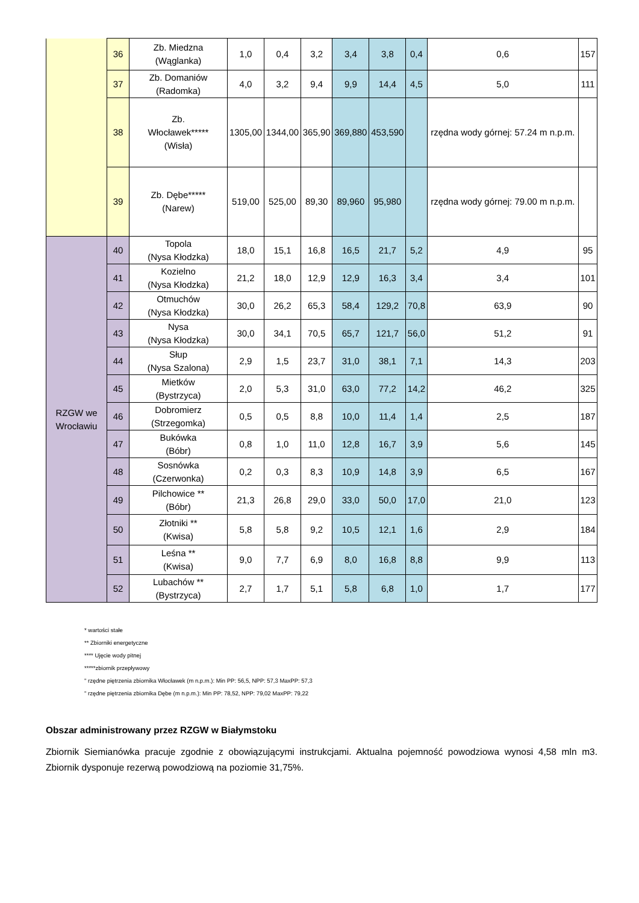| | 36 | Zb. Miedzna (Wąglanka) | 1,0 | 0,4 | 3,2 | 3,4 | 3,8 | 0,4 | 0,6 | 157 |
| | 37 | Zb. Domaniów (Radomka) | 4,0 | 3,2 | 9,4 | 9,9 | 14,4 | 4,5 | 5,0 | 111 |
| | 38 | Zb. Włocławek***** (Wisła) | 1305,00 | 1344,00 | 365,90 | 369,880 | 453,590 | | rzędna wody górnej: 57.24 m n.p.m. | |
| | 39 | Zb. Dębe***** (Narew) | 519,00 | 525,00 | 89,30 | 89,960 | 95,980 | | rzędna wody górnej: 79.00 m n.p.m. | |
| RZGW we Wrocławiu | 40 | Topola (Nysa Kłodzka) | 18,0 | 15,1 | 16,8 | 16,5 | 21,7 | 5,2 | 4,9 | 95 |
| | 41 | Kozielno (Nysa Kłodzka) | 21,2 | 18,0 | 12,9 | 12,9 | 16,3 | 3,4 | 3,4 | 101 |
| | 42 | Otmuchów (Nysa Kłodzka) | 30,0 | 26,2 | 65,3 | 58,4 | 129,2 | 70,8 | 63,9 | 90 |
| | 43 | Nysa (Nysa Kłodzka) | 30,0 | 34,1 | 70,5 | 65,7 | 121,7 | 56,0 | 51,2 | 91 |
| | 44 | Słup (Nysa Szalona) | 2,9 | 1,5 | 23,7 | 31,0 | 38,1 | 7,1 | 14,3 | 203 |
| | 45 | Mietków (Bystrzyca) | 2,0 | 5,3 | 31,0 | 63,0 | 77,2 | 14,2 | 46,2 | 325 |
| | 46 | Dobromierz (Strzegomka) | 0,5 | 0,5 | 8,8 | 10,0 | 11,4 | 1,4 | 2,5 | 187 |
| | 47 | Bukówka (Bóbr) | 0,8 | 1,0 | 11,0 | 12,8 | 16,7 | 3,9 | 5,6 | 145 |
| | 48 | Sosnówka (Czerwonka) | 0,2 | 0,3 | 8,3 | 10,9 | 14,8 | 3,9 | 6,5 | 167 |
| | 49 | Pilchowice ** (Bóbr) | 21,3 | 26,8 | 29,0 | 33,0 | 50,0 | 17,0 | 21,0 | 123 |
| | 50 | Złotniki ** (Kwisa) | 5,8 | 5,8 | 9,2 | 10,5 | 12,1 | 1,6 | 2,9 | 184 |
| | 51 | Leśna ** (Kwisa) | 9,0 | 7,7 | 6,9 | 8,0 | 16,8 | 8,8 | 9,9 | 113 |
| | 52 | Lubachów ** (Bystrzyca) | 2,7 | 1,7 | 5,1 | 5,8 | 6,8 | 1,0 | 1,7 | 177 |
* wartości stałe
** Zbiorniki energetyczne
**** Ujęcie wody pitnej
*****zbiornik przepływowy
" rzędne piętrzenia zbiornika Włocławek (m n.p.m.): Min PP: 56,5, NPP: 57,3 MaxPP: 57,3
" rzędne piętrzenia zbiornika Dębe (m n.p.m.): Min PP: 78,52, NPP: 79,02 MaxPP: 79,22
Obszar administrowany przez RZGW w Białymstoku
Zbiornik Siemianówka pracuje zgodnie z obowiązującymi instrukcjami. Aktualna pojemność powodziowa wynosi 4,58 mln m3. Zbiornik dysponuje rezerwą powodziową na poziomie 31,75%.